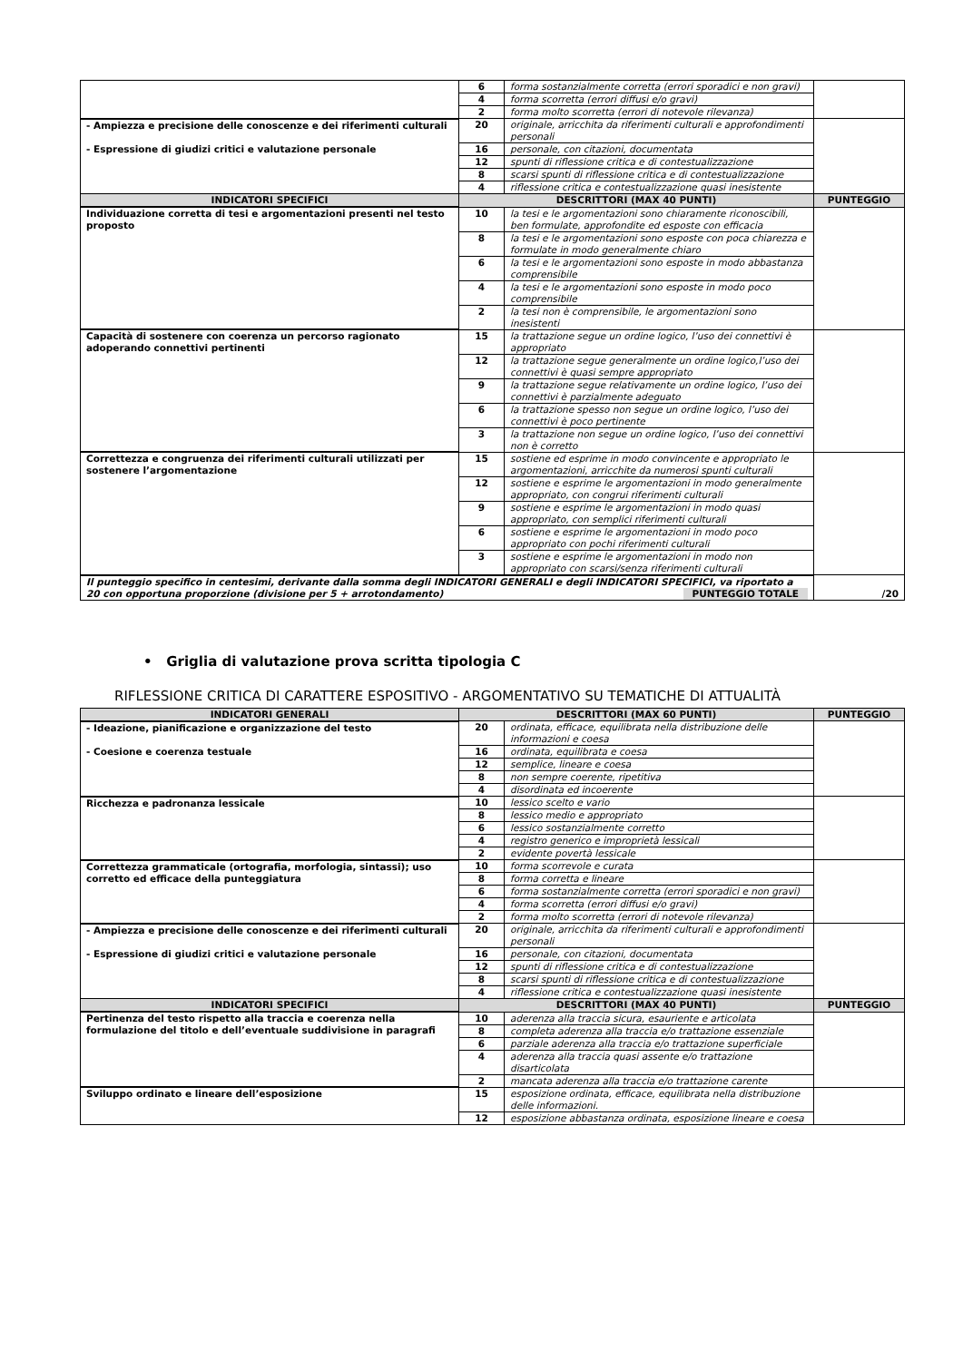| | 6 | forma sostanzialmente corretta (errori sporadici e non gravi) | |
| | 4 | forma scorretta (errori diffusi e/o gravi) | |
| | 2 | forma molto scorretta (errori di notevole rilevanza) | |
| - Ampiezza e precisione delle conoscenze e dei riferimenti culturali - Espressione di giudizi critici e valutazione personale | 20 | originale, arricchita da riferimenti culturali e approfondimenti personali | |
| | 16 | personale, con citazioni, documentata | |
| | 12 | spunti di riflessione critica e di contestualizzazione | |
| | 8 | scarsi spunti di riflessione critica e di contestualizzazione | |
| | 4 | riflessione critica e contestualizzazione quasi inesistente | |
| INDICATORI SPECIFICI | DESCRITTORI (MAX 40 PUNTI) | | PUNTEGGIO |
| Individuazione corretta di tesi e argomentazioni presenti nel testo proposto | 10 | la tesi e le argomentazioni sono chiaramente riconoscibili, ben formulate, approfondite ed esposte con efficacia | |
| | 8 | la tesi e le argomentazioni sono esposte con poca chiarezza e formulate in modo generalmente chiaro | |
| | 6 | la tesi e le argomentazioni sono esposte in modo abbastanza comprensibile | |
| | 4 | la tesi e le argomentazioni sono esposte in modo poco comprensibile | |
| | 2 | la tesi non è comprensibile, le argomentazioni sono inesistenti | |
| Capacità di sostenere con coerenza un percorso ragionato adoperando connettivi pertinenti | 15 | la trattazione segue un ordine logico, l’uso dei connettivi è appropriato | |
| | 12 | la trattazione segue generalmente un ordine logico,l’uso dei connettivi è quasi sempre appropriato | |
| | 9 | la trattazione segue relativamente un ordine logico, l’uso dei connettivi è parzialmente adeguato | |
| | 6 | la trattazione spesso non segue un ordine logico, l’uso dei connettivi è poco pertinente | |
| | 3 | la trattazione non segue un ordine logico, l’uso dei connettivi non è corretto | |
| Correttezza e congruenza dei riferimenti culturali utilizzati per sostenere l’argomentazione | 15 | sostiene ed esprime in modo convincente e appropriato le argomentazioni, arricchite da numerosi spunti culturali | |
| | 12 | sostiene e esprime le argomentazioni in modo generalmente appropriato, con congrui riferimenti culturali | |
| | 9 | sostiene e esprime le argomentazioni in modo quasi appropriato, con semplici riferimenti culturali | |
| | 6 | sostiene e esprime le argomentazioni in modo poco appropriato con pochi riferimenti culturali | |
| | 3 | sostiene e esprime le argomentazioni in modo non appropriato con scarsi/senza riferimenti culturali | |
| Il punteggio specifico in centesimi, derivante dalla somma degli INDICATORI GENERALI e degli INDICATORI SPECIFICI, va riportato a 20 con opportuna proporzione (divisione per 5 + arrotondamento) PUNTEGGIO TOTALE | | | /20 |
• Griglia di valutazione prova scritta tipologia C
RIFLESSIONE CRITICA DI CARATTERE ESPOSITIVO - ARGOMENTATIVO SU TEMATICHE DI ATTUALITÀ
| INDICATORI GENERALI | DESCRITTORI (MAX 60 PUNTI) | | PUNTEGGIO |
| --- | --- | --- | --- |
| - Ideazione, pianificazione e organizzazione del testo - Coesione e coerenza testuale | 20 | ordinata, efficace, equilibrata nella distribuzione delle informazioni e coesa | |
| | 16 | ordinata, equilibrata e coesa | |
| | 12 | semplice, lineare e coesa | |
| | 8 | non sempre coerente, ripetitiva | |
| | 4 | disordinata ed incoerente | |
| Ricchezza e padronanza lessicale | 10 | lessico scelto e vario | |
| | 8 | lessico medio e appropriato | |
| | 6 | lessico sostanzialmente corretto | |
| | 4 | registro generico e improprietà lessicali | |
| | 2 | evidente povertà lessicale | |
| Correttezza grammaticale (ortografia, morfologia, sintassi); uso corretto ed efficace della punteggiatura | 10 | forma scorrevole e curata | |
| | 8 | forma corretta e lineare | |
| | 6 | forma sostanzialmente corretta (errori sporadici e non gravi) | |
| | 4 | forma scorretta (errori diffusi e/o gravi) | |
| | 2 | forma molto scorretta (errori di notevole rilevanza) | |
| - Ampiezza e precisione delle conoscenze e dei riferimenti culturali - Espressione di giudizi critici e valutazione personale | 20 | originale, arricchita da riferimenti culturali e approfondimenti personali | |
| | 16 | personale, con citazioni, documentata | |
| | 12 | spunti di riflessione critica e di contestualizzazione | |
| | 8 | scarsi spunti di riflessione critica e di contestualizzazione | |
| | 4 | riflessione critica e contestualizzazione quasi inesistente | |
| INDICATORI SPECIFICI | DESCRITTORI (MAX 40 PUNTI) | | PUNTEGGIO |
| Pertinenza del testo rispetto alla traccia e coerenza nella formulazione del titolo e dell’eventuale suddivisione in paragrafi | 10 | aderenza alla traccia sicura, esauriente e articolata | |
| | 8 | completa aderenza alla traccia e/o trattazione essenziale | |
| | 6 | parziale aderenza alla traccia e/o trattazione superficiale | |
| | 4 | aderenza alla traccia quasi assente e/o trattazione disarticolata | |
| | 2 | mancata aderenza alla traccia e/o trattazione carente | |
| Sviluppo ordinato e lineare dell’esposizione | 15 | esposizione ordinata, efficace, equilibrata nella distribuzione delle informazioni. | |
| | 12 | esposizione abbastanza ordinata, esposizione lineare e coesa | |